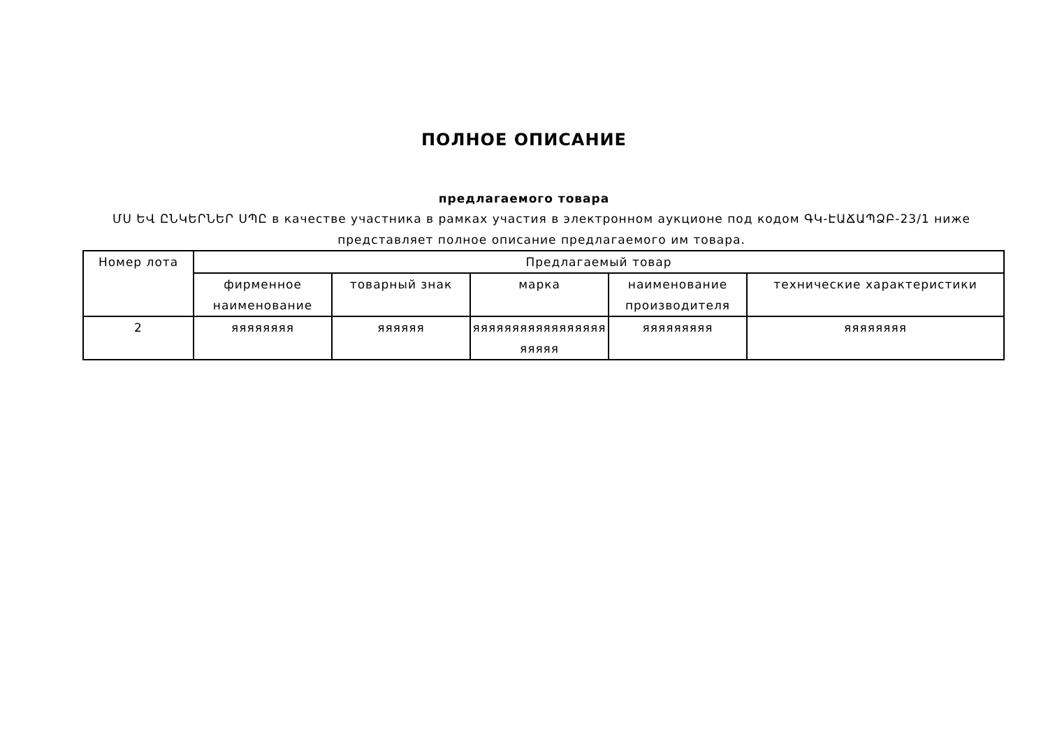ПОЛНОЕ ОПИСАНИЕ
предлагаемого товара
ՄՍ ԵՎ ԸՆԿԵՐՆԵՐ ՍՊԸ в качестве участника в рамках участия в электронном аукционе под кодом ԳԿ-ԷԱՃԱՊՁԲ-23/1 ниже представляет полное описание предлагаемого им товара.
| Номер лота | Предлагаемый товар | | | | |
| --- | --- | --- | --- | --- | --- |
| | фирменное наименование | товарный знак | марка | наименование производителя | технические характеристики |
| 2 | яяяяяяяя | яяяяяя | яяяяяяяяяяяяяяяяя яяяяя | яяяяяяяяя | яяяяяяяя |